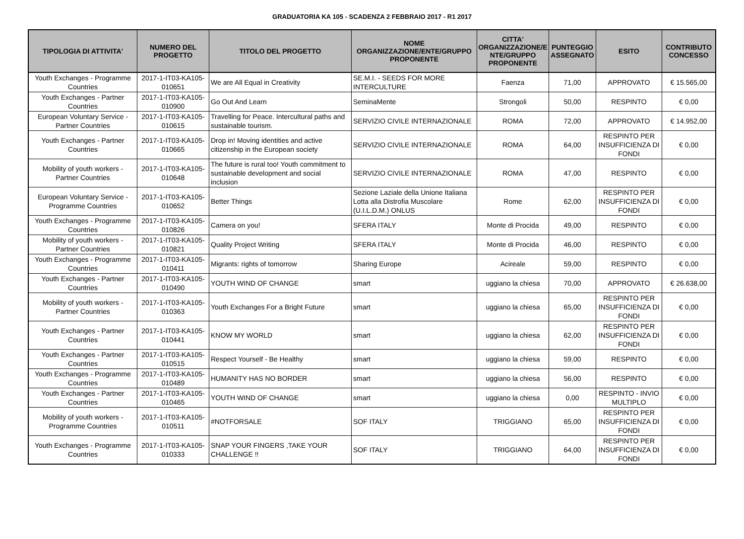GRADUATORIA KA 105 - SCADENZA 2 FEBBRAIO 2017 - R1 2017
| TIPOLOGIA DI ATTIVITA' | NUMERO DEL PROGETTO | TITOLO DEL PROGETTO | NOME ORGANIZZAZIONE/ENTE/GRUPPO PROPONENTE | CITTA' ORGANIZZAZIONE/E NTE/GRUPPO PROPONENTE | PUNTEGGIO ASSEGNATO | ESITO | CONTRIBUTO CONCESSO |
| --- | --- | --- | --- | --- | --- | --- | --- |
| Youth Exchanges - Programme Countries | 2017-1-IT03-KA105-010651 | We are All Equal in Creativity | SE.M.I. - SEEDS FOR MORE INTERCULTURE | Faenza | 71,00 | APPROVATO | € 15.565,00 |
| Youth Exchanges - Partner Countries | 2017-1-IT03-KA105-010900 | Go Out And Learn | SeminaMente | Strongoli | 50,00 | RESPINTO | € 0,00 |
| European Voluntary Service - Partner Countries | 2017-1-IT03-KA105-010615 | Travelling for Peace. Intercultural paths and sustainable tourism. | SERVIZIO CIVILE INTERNAZIONALE | ROMA | 72,00 | APPROVATO | € 14.952,00 |
| Youth Exchanges - Partner Countries | 2017-1-IT03-KA105-010665 | Drop in! Moving identities and active citizenship in the European society | SERVIZIO CIVILE INTERNAZIONALE | ROMA | 64,00 | RESPINTO PER INSUFFICIENZA DI FONDI | € 0,00 |
| Mobility of youth workers - Partner Countries | 2017-1-IT03-KA105-010648 | The future is rural too! Youth commitment to sustainable development and social inclusion | SERVIZIO CIVILE INTERNAZIONALE | ROMA | 47,00 | RESPINTO | € 0,00 |
| European Voluntary Service - Programme Countries | 2017-1-IT03-KA105-010652 | Better Things | Sezione Laziale della Unione Italiana Lotta alla Distrofia Muscolare (U.I.L.D.M.) ONLUS | Rome | 62,00 | RESPINTO PER INSUFFICIENZA DI FONDI | € 0,00 |
| Youth Exchanges - Programme Countries | 2017-1-IT03-KA105-010826 | Camera on you! | SFERA ITALY | Monte di Procida | 49,00 | RESPINTO | € 0,00 |
| Mobility of youth workers - Partner Countries | 2017-1-IT03-KA105-010821 | Quality Project Writing | SFERA ITALY | Monte di Procida | 46,00 | RESPINTO | € 0,00 |
| Youth Exchanges - Programme Countries | 2017-1-IT03-KA105-010411 | Migrants: rights of tomorrow | Sharing Europe | Acireale | 59,00 | RESPINTO | € 0,00 |
| Youth Exchanges - Partner Countries | 2017-1-IT03-KA105-010490 | YOUTH WIND OF CHANGE | smart | uggiano la chiesa | 70,00 | APPROVATO | € 26.638,00 |
| Mobility of youth workers - Partner Countries | 2017-1-IT03-KA105-010363 | Youth Exchanges For a Bright Future | smart | uggiano la chiesa | 65,00 | RESPINTO PER INSUFFICIENZA DI FONDI | € 0,00 |
| Youth Exchanges - Partner Countries | 2017-1-IT03-KA105-010441 | KNOW MY WORLD | smart | uggiano la chiesa | 62,00 | RESPINTO PER INSUFFICIENZA DI FONDI | € 0,00 |
| Youth Exchanges - Partner Countries | 2017-1-IT03-KA105-010515 | Respect Yourself - Be Healthy | smart | uggiano la chiesa | 59,00 | RESPINTO | € 0,00 |
| Youth Exchanges - Programme Countries | 2017-1-IT03-KA105-010489 | HUMANITY HAS NO BORDER | smart | uggiano la chiesa | 56,00 | RESPINTO | € 0,00 |
| Youth Exchanges - Partner Countries | 2017-1-IT03-KA105-010465 | YOUTH WIND OF CHANGE | smart | uggiano la chiesa | 0,00 | RESPINTO - INVIO MULTIPLO | € 0,00 |
| Mobility of youth workers - Programme Countries | 2017-1-IT03-KA105-010511 | #NOTFORSALE | SOF ITALY | TRIGGIANO | 65,00 | RESPINTO PER INSUFFICIENZA DI FONDI | € 0,00 |
| Youth Exchanges - Programme Countries | 2017-1-IT03-KA105-010333 | SNAP YOUR FINGERS ,TAKE YOUR CHALLENGE !! | SOF ITALY | TRIGGIANO | 64,00 | RESPINTO PER INSUFFICIENZA DI FONDI | € 0,00 |